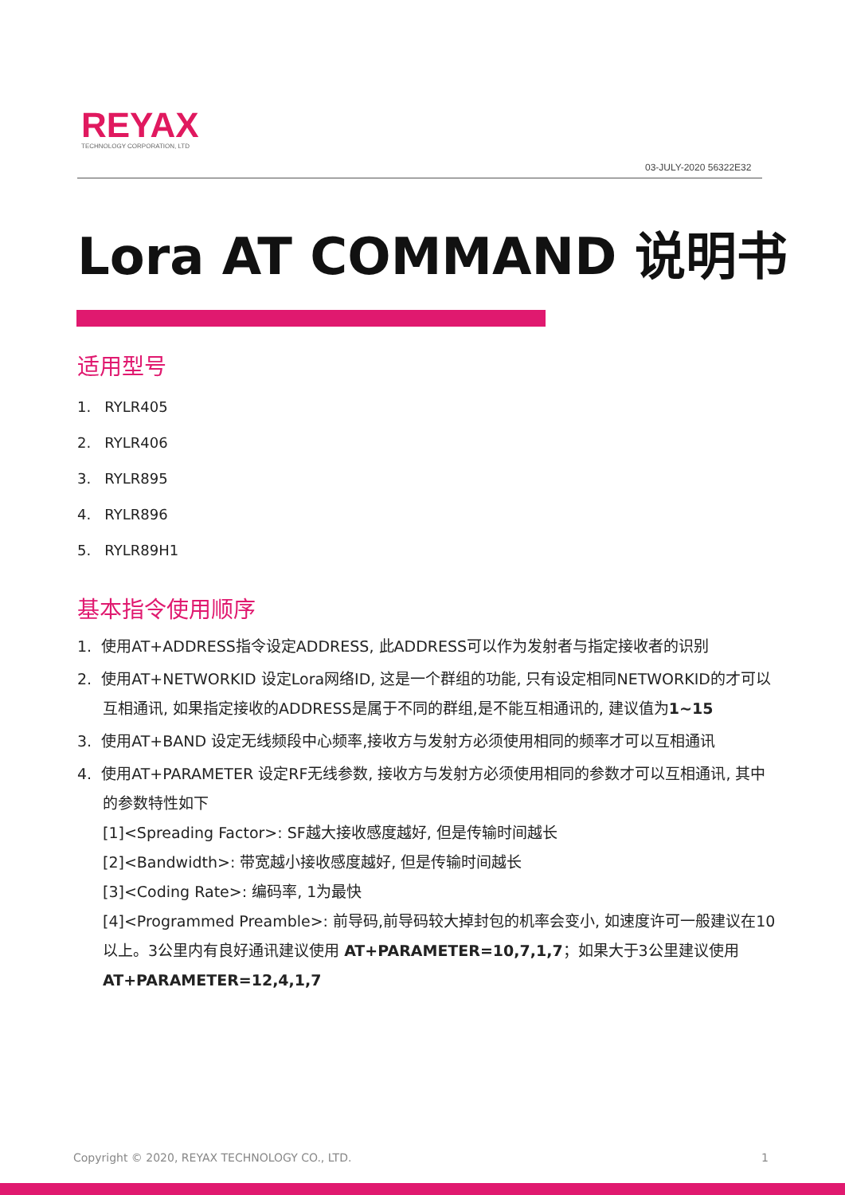REYAX
TECHNOLOGY CORPORATION, LTD
03-JULY-2020 56322E32
Lora AT COMMAND 说明书
适用型号
1. RYLR405
2. RYLR406
3. RYLR895
4. RYLR896
5. RYLR89H1
基本指令使用顺序
1. 使用AT+ADDRESS指令设定ADDRESS, 此ADDRESS可以作为发射者与指定接收者的识别
2. 使用AT+NETWORKID 设定Lora网络ID, 这是一个群组的功能, 只有设定相同NETWORKID的才可以互相通讯, 如果指定接收的ADDRESS是属于不同的群组,是不能互相通讯的, 建议值为1~15
3. 使用AT+BAND 设定无线频段中心频率,接收方与发射方必须使用相同的频率才可以互相通讯
4. 使用AT+PARAMETER 设定RF无线参数, 接收方与发射方必须使用相同的参数才可以互相通讯, 其中的参数特性如下
[1]<Spreading Factor>: SF越大接收感度越好, 但是传输时间越长
[2]<Bandwidth>: 带宽越小接收感度越好, 但是传输时间越长
[3]<Coding Rate>: 编码率, 1为最快
[4]<Programmed Preamble>: 前导码,前导码较大掉封包的机率会变小, 如速度许可一般建议在10以上。3公里内有良好通讯建议使用 AT+PARAMETER=10,7,1,7；如果大于3公里建议使用 AT+PARAMETER=12,4,1,7
Copyright © 2020, REYAX TECHNOLOGY CO., LTD. 1